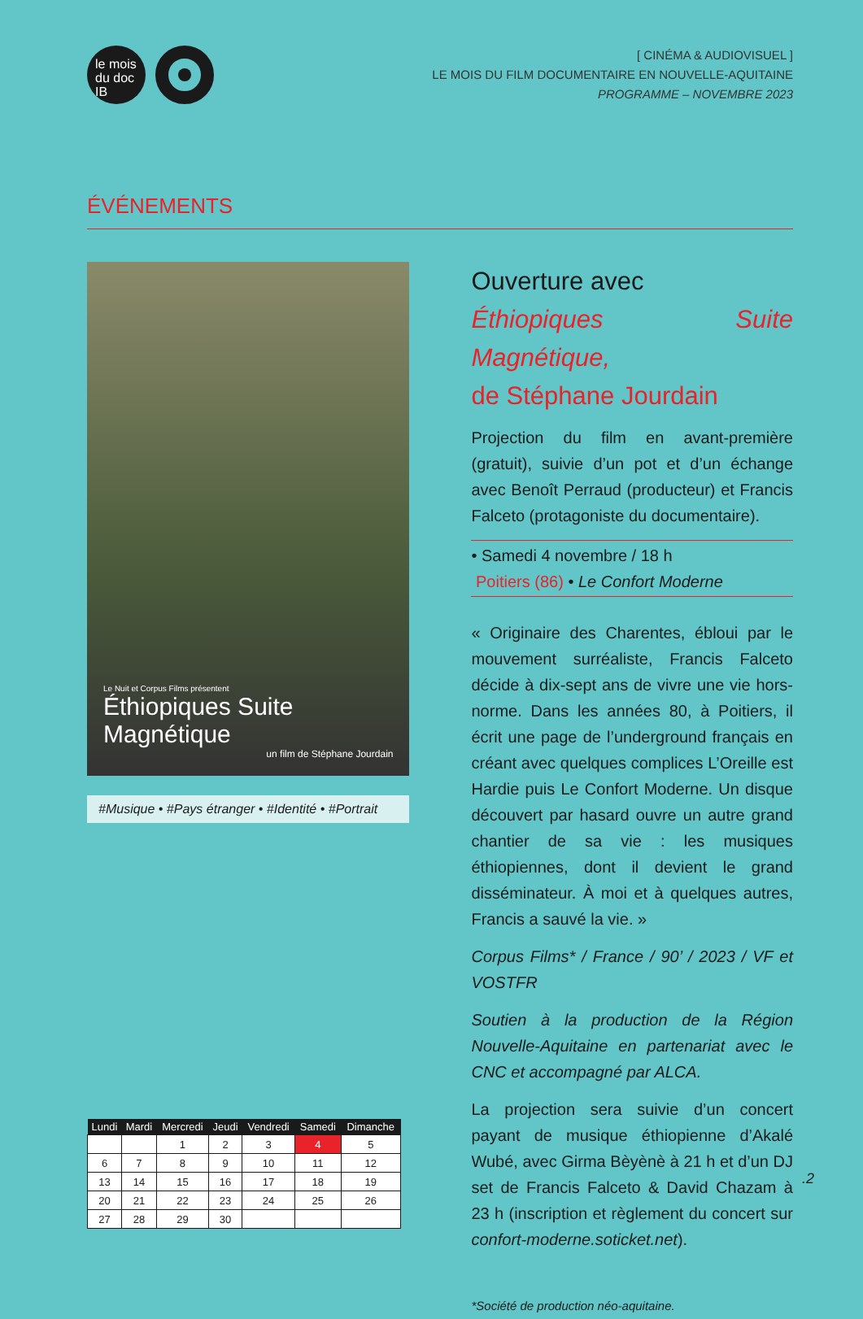le mois
du doc
IB
[ CINÉMA & AUDIOVISUEL ]
LE MOIS DU FILM DOCUMENTAIRE EN NOUVELLE-AQUITAINE
PROGRAMME – NOVEMBRE 2023
ÉVÉNEMENTS
Le Nuit et Corpus Films présentent
Éthiopiques Suite Magnétique
un film de Stéphane Jourdain
#Musique • #Pays étranger • #Identité • #Portrait
| Lundi | Mardi | Mercredi | Jeudi | Vendredi | Samedi | Dimanche |
| --- | --- | --- | --- | --- | --- | --- |
| | | 1 | 2 | 3 | 4 | 5 |
| 6 | 7 | 8 | 9 | 10 | 11 | 12 |
| 13 | 14 | 15 | 16 | 17 | 18 | 19 |
| 20 | 21 | 22 | 23 | 24 | 25 | 26 |
| 27 | 28 | 29 | 30 | | | |
Ouverture avec
Éthiopiques Suite Magnétique,
de Stéphane Jourdain
Projection du film en avant-première (gratuit), suivie d’un pot et d’un échange avec Benoît Perraud (producteur) et Francis Falceto (protagoniste du documentaire).
• Samedi 4 novembre / 18 h
Poitiers (86) • Le Confort Moderne
« Originaire des Charentes, ébloui par le mouvement surréaliste, Francis Falceto décide à dix-sept ans de vivre une vie hors-norme. Dans les années 80, à Poitiers, il écrit une page de l’underground français en créant avec quelques complices L’Oreille est Hardie puis Le Confort Moderne. Un disque découvert par hasard ouvre un autre grand chantier de sa vie : les musiques éthiopiennes, dont il devient le grand disséminateur. À moi et à quelques autres, Francis a sauvé la vie. »
Corpus Films* / France / 90’ / 2023 / VF et VOSTFR
Soutien à la production de la Région Nouvelle-Aquitaine en partenariat avec le CNC et accompagné par ALCA.
La projection sera suivie d’un concert payant de musique éthiopienne d’Akalé Wubé, avec Girma Bèyènè à 21 h et d’un DJ set de Francis Falceto & David Chazam à 23 h (inscription et règlement du concert sur confort-moderne.soticket.net).
*Société de production néo-aquitaine.
.2